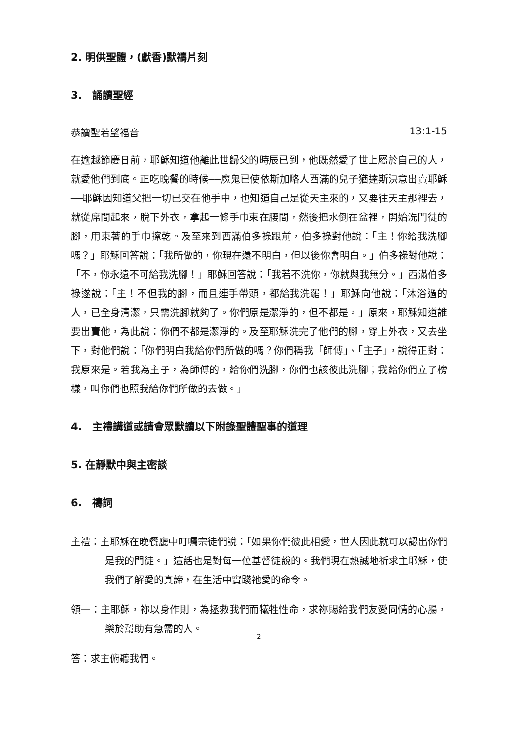2. 明供聖體，(獻香)默禱片刻
3.　誦讀聖經
恭讀聖若望福音 13:1-15
在逾越節慶日前，耶穌知道他離此世歸父的時辰已到，他既然愛了世上屬於自己的人，就愛他們到底。正吃晚餐的時候──魔鬼已使依斯加略人西滿的兒子猶達斯決意出賣耶穌──耶穌因知道父把一切已交在他手中，也知道自己是從天主來的，又要往天主那裡去，就從席間起來，脫下外衣，拿起一條手巾束在腰間，然後把水倒在盆裡，開始洗門徒的腳，用束著的手巾擦乾。及至來到西滿伯多祿跟前，伯多祿對他說：「主！你給我洗腳嗎？」耶穌回答說：「我所做的，你現在還不明白，但以後你會明白。」伯多祿對他說：「不，你永遠不可給我洗腳！」耶穌回答說：「我若不洗你，你就與我無分。」西滿伯多祿遂說：「主！不但我的腳，而且連手帶頭，都給我洗罷！」耶穌向他說：「沐浴過的人，已全身清潔，只需洗腳就夠了。你們原是潔淨的，但不都是。」原來，耶穌知道誰要出賣他，為此說：你們不都是潔淨的。及至耶穌洗完了他們的腳，穿上外衣，又去坐下，對他們說：「你們明白我給你們所做的嗎？你們稱我「師傅」、「主子」，說得正對：我原來是。若我為主子，為師傅的，給你們洗腳，你們也該彼此洗腳；我給你們立了榜樣，叫你們也照我給你們所做的去做。」
4.　主禮講道或請會眾默讀以下附錄聖體聖事的道理
5. 在靜默中與主密談
6.　禱詞
主禮：主耶穌在晚餐廳中叮囑宗徒們說：「如果你們彼此相愛，世人因此就可以認出你們是我的門徒。」這話也是對每一位基督徒說的。我們現在熱誠地祈求主耶穌，使我們了解愛的真諦，在生活中實踐祂愛的命令。
領一：主耶穌，祢以身作則，為拯救我們而犧牲性命，求祢賜給我們友愛同情的心腸，樂於幫助有急需的人。
答：求主俯聽我們。
2